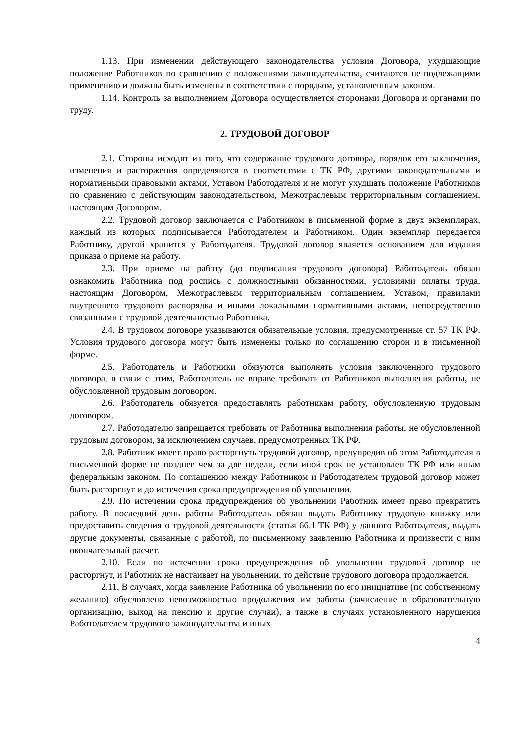1.13. При изменении действующего законодательства условия Договора, ухудшающие положение Работников по сравнению с положениями законодательства, считаются не подлежащими применению и должны быть изменены в соответствии с порядком, установленным законом.
1.14. Контроль за выполнением Договора осуществляется сторонами Договора и органами по труду.
2. ТРУДОВОЙ ДОГОВОР
2.1. Стороны исходят из того, что содержание трудового договора, порядок его заключения, изменения и расторжения определяются в соответствии с ТК РФ, другими законодательными и нормативными правовыми актами, Уставом Работодателя и не могут ухудшать положение Работников по сравнению с действующим законодательством, Межотраслевым территориальным соглашением, настоящим Договором.
2.2. Трудовой договор заключается с Работником в письменной форме в двух экземплярах, каждый из которых подписывается Работодателем и Работником. Один экземпляр передается Работнику, другой хранится у Работодателя. Трудовой договор является основанием для издания приказа о приеме на работу.
2.3. При приеме на работу (до подписания трудового договора) Работодатель обязан ознакомить Работника под роспись с должностными обязанностями, условиями оплаты труда, настоящим Договором, Межотраслевым территориальным соглашением, Уставом, правилами внутреннего трудового распорядка и иными локальными нормативными актами, непосредственно связанными с трудовой деятельностью Работника.
2.4. В трудовом договоре указываются обязательные условия, предусмотренные ст. 57 ТК РФ. Условия трудового договора могут быть изменены только по соглашению сторон и в письменной форме.
2.5. Работодатель и Работники обязуются выполнять условия заключенного трудового договора, в связи с этим, Работодатель не вправе требовать от Работников выполнения работы, не обусловленной трудовым договором.
2.6. Работодатель обязуется предоставлять работникам работу, обусловленную трудовым договором.
2.7. Работодателю запрещается требовать от Работника выполнения работы, не обусловленной трудовым договором, за исключением случаев, предусмотренных ТК РФ.
2.8. Работник имеет право расторгнуть трудовой договор, предупредив об этом Работодателя в письменной форме не позднее чем за две недели, если иной срок не установлен ТК РФ или иным федеральным законом. По соглашению между Работником и Работодателем трудовой договор может быть расторгнут и до истечения срока предупреждения об увольнении.
2.9. По истечении срока предупреждения об увольнении Работник имеет право прекратить работу. В последний день работы Работодатель обязан выдать Работнику трудовую книжку или предоставить сведения о трудовой деятельности (статья 66.1 ТК РФ) у данного Работодателя, выдать другие документы, связанные с работой, по письменному заявлению Работника и произвести с ним окончательный расчет.
2.10. Если по истечении срока предупреждения об увольнении трудовой договор не расторгнут, и Работник не настаивает на увольнении, то действие трудового договора продолжается.
2.11. В случаях, когда заявление Работника об увольнении по его инициативе (по собственному желанию) обусловлено невозможностью продолжения им работы (зачисление в образовательную организацию, выход на пенсию и другие случаи), а также в случаях установленного нарушения Работодателем трудового законодательства и иных
4